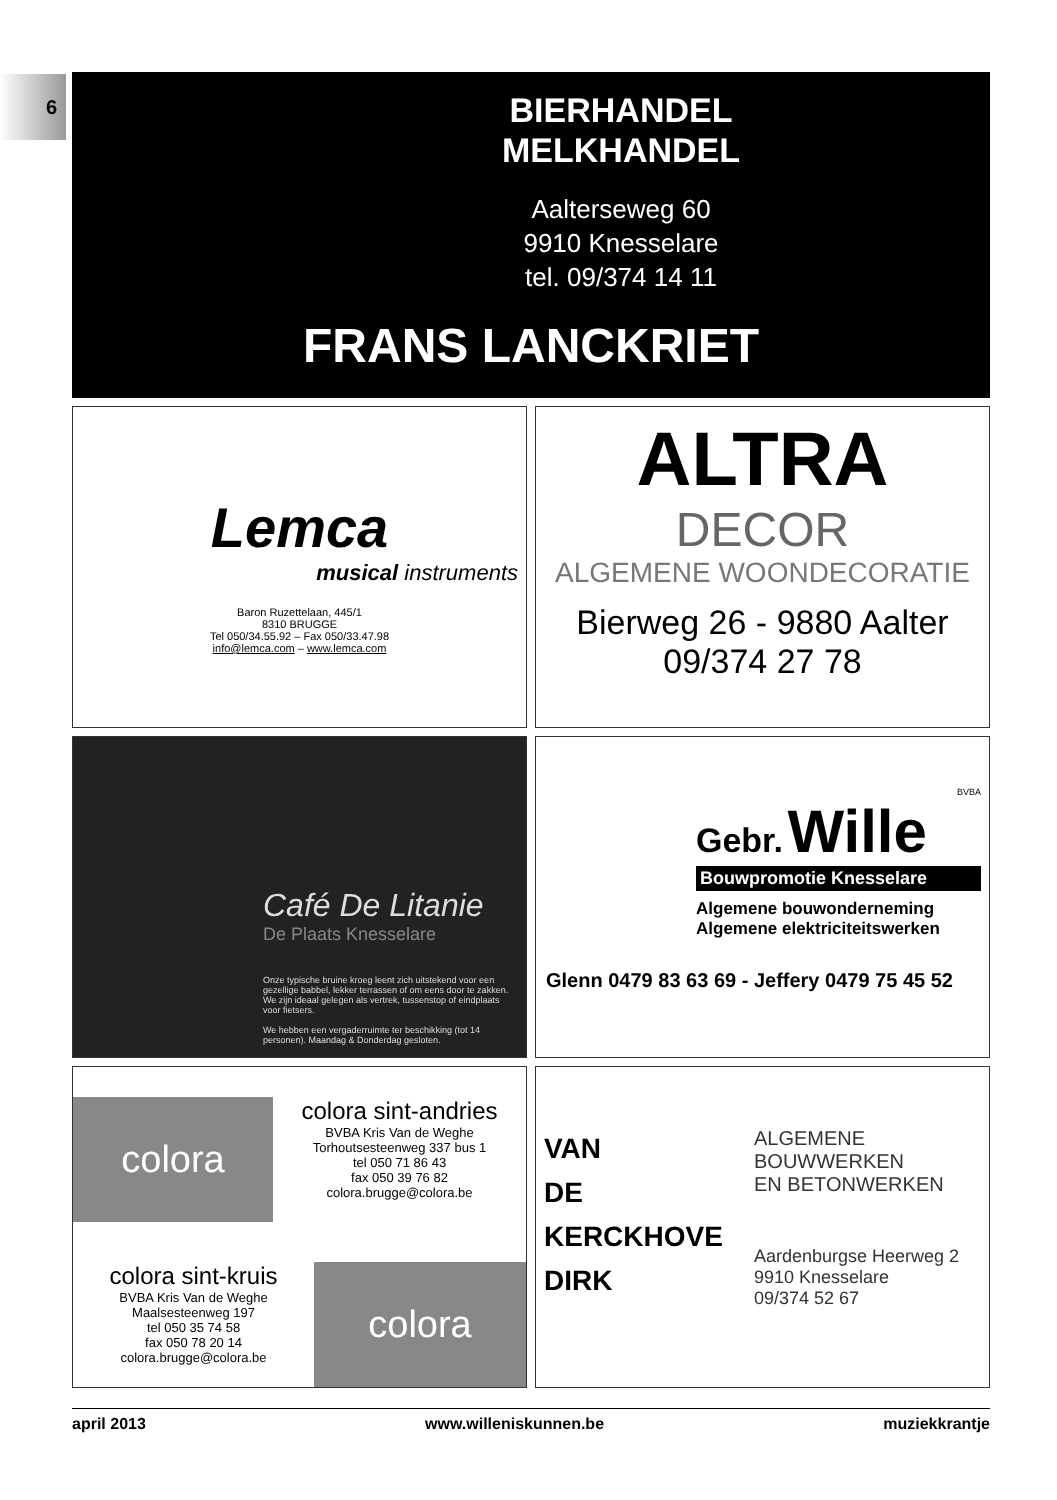6
BIERHANDEL
MELKHANDEL
Aalterseweg 60
9910 Knesselare
tel. 09/374 14 11
FRANS LANCKRIET
Lemca
musical instruments
Baron Ruzettelaan, 445/1
8310 BRUGGE
Tel 050/34.55.92 – Fax 050/33.47.98
info@lemca.com – www.lemca.com
ALTRA
DECOR
ALGEMENE WOONDECORATIE
Bierweg 26 - 9880 Aalter
09/374 27 78
Café De Litanie
De Plaats Knesselare
Onze typische bruine kroeg leent zich uitstekend voor een gezellige babbel, lekker terrassen of om eens door te zakken. We zijn ideaal gelegen als vertrek, tussenstop of eindplaats voor fietsers.
We hebben een vergaderruimte ter beschikking (tot 14 personen). Maandag & Donderdag gesloten.
BVBA
Gebr. Wille
Bouwpromotie Knesselare
Algemene bouwonderneming
Algemene elektriciteitswerken
Glenn 0479 83 63 69 - Jeffery 0479 75 45 52
colora
colora sint-andries
BVBA Kris Van de Weghe
Torhoutsesteenweg 337 bus 1
tel 050 71 86 43
fax 050 39 76 82
colora.brugge@colora.be
colora sint-kruis
BVBA Kris Van de Weghe
Maalsesteenweg 197
tel 050 35 74 58
fax 050 78 20 14
colora.brugge@colora.be
colora
VAN
DE
KERCKHOVE
DIRK
ALGEMENE
BOUWWERKEN
EN BETONWERKEN
Aardenburgse Heerweg 2
9910 Knesselare
09/374 52 67
april 2013 www.willeniskunnen.be muziekkrantje